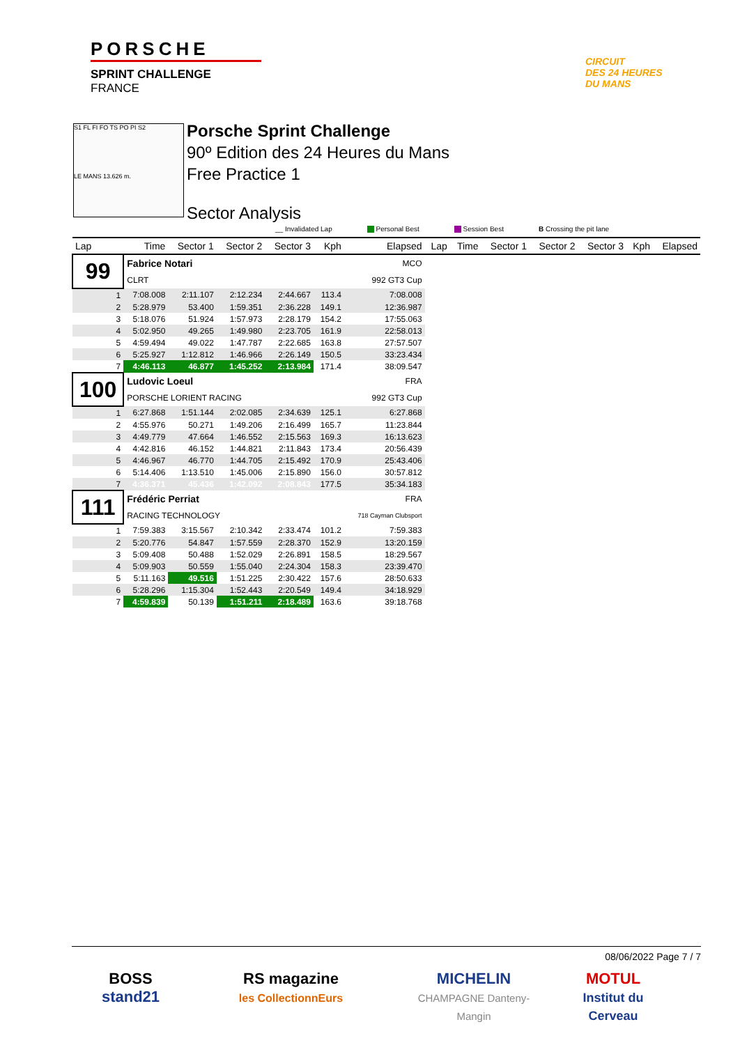PORSCHE
SPRINT CHALLENGE
FRANCE
CIRCUIT
DES 24 HEURES
DU MANS
S1 FL FI FO TS PO PI S2
LE MANS 13.626 m.
Porsche Sprint Challenge
90º Edition des 24 Heures du Mans
Free Practice 1
Sector Analysis
__ Invalidated Lap Personal Best Session Best B Crossing the pit lane
| Lap | Time | Sector 1 | Sector 2 | Sector 3 | Kph | Elapsed | Lap | Time | Sector 1 | Sector 2 | Sector 3 | Kph | Elapsed |
| --- | --- | --- | --- | --- | --- | --- | --- | --- | --- | --- | --- | --- | --- |
| 99 | Fabrice Notari | | | | | MCO | | | | | | | |
| | CLRT | | | | | 992 GT3 Cup | | | | | | | |
| 1 | 7:08.008 | 2:11.107 | 2:12.234 | 2:44.667 | 113.4 | 7:08.008 | | | | | | | |
| 2 | 5:28.979 | 53.400 | 1:59.351 | 2:36.228 | 149.1 | 12:36.987 | | | | | | | |
| 3 | 5:18.076 | 51.924 | 1:57.973 | 2:28.179 | 154.2 | 17:55.063 | | | | | | | |
| 4 | 5:02.950 | 49.265 | 1:49.980 | 2:23.705 | 161.9 | 22:58.013 | | | | | | | |
| 5 | 4:59.494 | 49.022 | 1:47.787 | 2:22.685 | 163.8 | 27:57.507 | | | | | | | |
| 6 | 5:25.927 | 1:12.812 | 1:46.966 | 2:26.149 | 150.5 | 33:23.434 | | | | | | | |
| 7 | 4:46.113 | 46.877 | 1:45.252 | 2:13.984 | 171.4 | 38:09.547 | | | | | | | |
| 100 | Ludovic Loeul | | | | | FRA | | | | | | | |
| | PORSCHE LORIENT RACING | | | | | 992 GT3 Cup | | | | | | | |
| 1 | 6:27.868 | 1:51.144 | 2:02.085 | 2:34.639 | 125.1 | 6:27.868 | | | | | | | |
| 2 | 4:55.976 | 50.271 | 1:49.206 | 2:16.499 | 165.7 | 11:23.844 | | | | | | | |
| 3 | 4:49.779 | 47.664 | 1:46.552 | 2:15.563 | 169.3 | 16:13.623 | | | | | | | |
| 4 | 4:42.816 | 46.152 | 1:44.821 | 2:11.843 | 173.4 | 20:56.439 | | | | | | | |
| 5 | 4:46.967 | 46.770 | 1:44.705 | 2:15.492 | 170.9 | 25:43.406 | | | | | | | |
| 6 | 5:14.406 | 1:13.510 | 1:45.006 | 2:15.890 | 156.0 | 30:57.812 | | | | | | | |
| 7 | 4:36.371 | 45.436 | 1:42.092 | 2:08.843 | 177.5 | 35:34.183 | | | | | | | |
| 111 | Frédéric Perriat | | | | | FRA | | | | | | | |
| | RACING TECHNOLOGY | | | | | 718 Cayman Clubsport | | | | | | | |
| 1 | 7:59.383 | 3:15.567 | 2:10.342 | 2:33.474 | 101.2 | 7:59.383 | | | | | | | |
| 2 | 5:20.776 | 54.847 | 1:57.559 | 2:28.370 | 152.9 | 13:20.159 | | | | | | | |
| 3 | 5:09.408 | 50.488 | 1:52.029 | 2:26.891 | 158.5 | 18:29.567 | | | | | | | |
| 4 | 5:09.903 | 50.559 | 1:55.040 | 2:24.304 | 158.3 | 23:39.470 | | | | | | | |
| 5 | 5:11.163 | 49.516 | 1:51.225 | 2:30.422 | 157.6 | 28:50.633 | | | | | | | |
| 6 | 5:28.296 | 1:15.304 | 1:52.443 | 2:20.549 | 149.4 | 34:18.929 | | | | | | | |
| 7 | 4:59.839 | 50.139 | 1:51.211 | 2:18.489 | 163.6 | 39:18.768 | | | | | | | |
08/06/2022 Page 7 / 7
BOSS
stand21
RS magazine
les CollectionnEurs
MICHELIN
CHAMPAGNE Danteny-Mangin
MOTUL
Institut du Cerveau